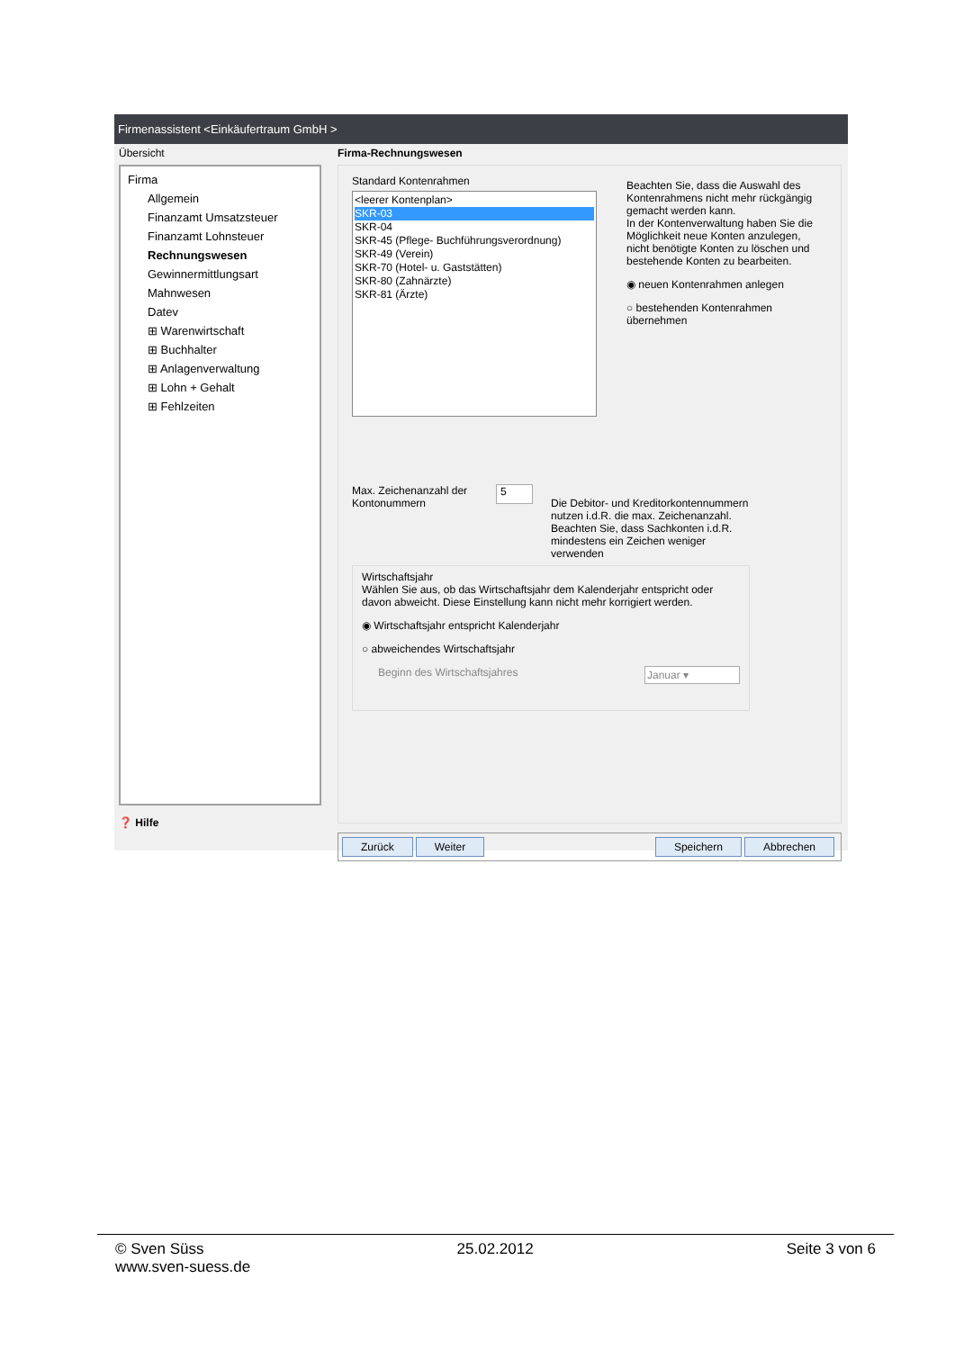Firmenassistent <Einkäufertraum GmbH >
Übersicht
Firma
Allgemein
Finanzamt Umsatzsteuer
Finanzamt Lohnsteuer
Rechnungswesen
Gewinnermittlungsart
Mahnwesen
Datev
⊞ Warenwirtschaft
⊞ Buchhalter
⊞ Anlagenverwaltung
⊞ Lohn + Gehalt
⊞ Fehlzeiten
❓ Hilfe
Firma-Rechnungswesen
Standard Kontenrahmen
<leerer Kontenplan>
SKR-03
SKR-04
SKR-45 (Pflege- Buchführungsverordnung)
SKR-49 (Verein)
SKR-70 (Hotel- u. Gaststätten)
SKR-80 (Zahnärzte)
SKR-81 (Ärzte)
Beachten Sie, dass die Auswahl des Kontenrahmens nicht mehr rückgängig gemacht werden kann.
In der Kontenverwaltung haben Sie die Möglichkeit neue Konten anzulegen, nicht benötigte Konten zu löschen und bestehende Konten zu bearbeiten.
◉ neuen Kontenrahmen anlegen
○ bestehenden Kontenrahmen übernehmen
Max. Zeichenanzahl der Kontonummern
5
Die Debitor- und Kreditorkontennummern nutzen i.d.R. die max. Zeichenanzahl. Beachten Sie, dass Sachkonten i.d.R. mindestens ein Zeichen weniger verwenden
Wirtschaftsjahr
Wählen Sie aus, ob das Wirtschaftsjahr dem Kalenderjahr entspricht oder davon abweicht. Diese Einstellung kann nicht mehr korrigiert werden.
◉ Wirtschaftsjahr entspricht Kalenderjahr
○ abweichendes Wirtschaftsjahr
Beginn des Wirtschaftsjahres Januar ▾
Zurück Weiter Speichern Abbrechen
© Sven Süss 25.02.2012 Seite 3 von 6
www.sven-suess.de